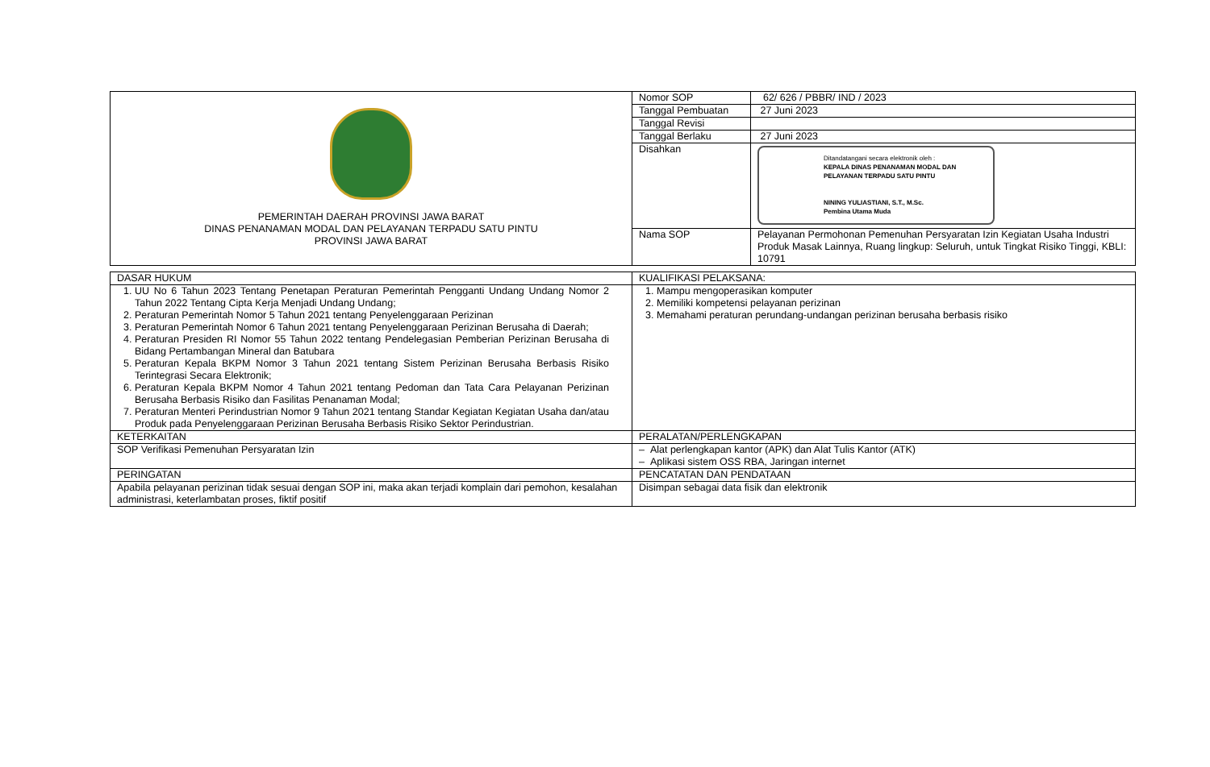| PEMERINTAH DAERAH PROVINSI JAWA BARAT DINAS PENANAMAN MODAL DAN PELAYANAN TERPADU SATU PINTU PROVINSI JAWA BARAT | Nomor SOP | 62/ 626 / PBBR/ IND / 2023 |
| | Tanggal Pembuatan | 27 Juni 2023 |
| | Tanggal Revisi | |
| | Tanggal Berlaku | 27 Juni 2023 |
| | Disahkan | Ditandatangani secara elektronik oleh : KEPALA DINAS PENANAMAN MODAL DAN PELAYANAN TERPADU SATU PINTU NINING YULIASTIANI, S.T., M.Sc. Pembina Utama Muda |
| | Nama SOP | Pelayanan Permohonan Pemenuhan Persyaratan Izin Kegiatan Usaha Industri Produk Masak Lainnya, Ruang lingkup: Seluruh, untuk Tingkat Risiko Tinggi, KBLI: 10791 |
| DASAR HUKUM | KUALIFIKASI PELAKSANA: |
| 1. UU No 6 Tahun 2023 Tentang Penetapan Peraturan Pemerintah Pengganti Undang Undang Nomor 2 Tahun 2022 Tentang Cipta Kerja Menjadi Undang Undang; 2. Peraturan Pemerintah Nomor 5 Tahun 2021 tentang Penyelenggaraan Perizinan 3. Peraturan Pemerintah Nomor 6 Tahun 2021 tentang Penyelenggaraan Perizinan Berusaha di Daerah; 4. Peraturan Presiden RI Nomor 55 Tahun 2022 tentang Pendelegasian Pemberian Perizinan Berusaha di Bidang Pertambangan Mineral dan Batubara 5. Peraturan Kepala BKPM Nomor 3 Tahun 2021 tentang Sistem Perizinan Berusaha Berbasis Risiko Terintegrasi Secara Elektronik; 6. Peraturan Kepala BKPM Nomor 4 Tahun 2021 tentang Pedoman dan Tata Cara Pelayanan Perizinan Berusaha Berbasis Risiko dan Fasilitas Penanaman Modal; 7. Peraturan Menteri Perindustrian Nomor 9 Tahun 2021 tentang Standar Kegiatan Kegiatan Usaha dan/atau Produk pada Penyelenggaraan Perizinan Berusaha Berbasis Risiko Sektor Perindustrian. | 1. Mampu mengoperasikan komputer 2. Memiliki kompetensi pelayanan perizinan 3. Memahami peraturan perundang-undangan perizinan berusaha berbasis risiko |
| KETERKAITAN | PERALATAN/PERLENGKAPAN |
| SOP Verifikasi Pemenuhan Persyaratan Izin | – Alat perlengkapan kantor (APK) dan Alat Tulis Kantor (ATK) – Aplikasi sistem OSS RBA, Jaringan internet |
| PERINGATAN | PENCATATAN DAN PENDATAAN |
| Apabila pelayanan perizinan tidak sesuai dengan SOP ini, maka akan terjadi komplain dari pemohon, kesalahan administrasi, keterlambatan proses, fiktif positif | Disimpan sebagai data fisik dan elektronik |